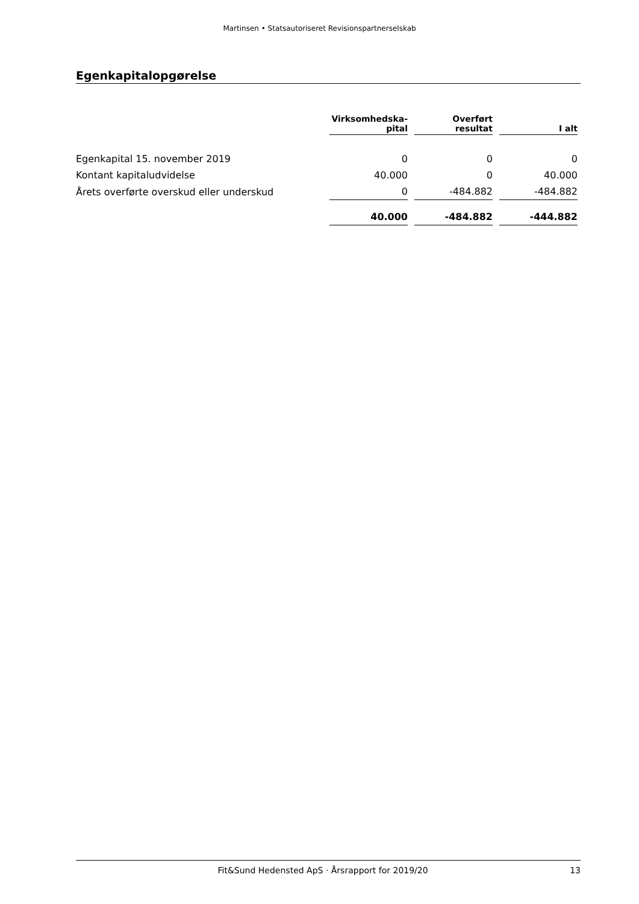Martinsen • Statsautoriseret Revisionspartnerselskab
Egenkapitalopgørelse
| | Virksomhedska- pital | Overført resultat | I alt |
| --- | --- | --- | --- |
| Egenkapital 15. november 2019 | 0 | 0 | 0 |
| Kontant kapitaludvidelse | 40.000 | 0 | 40.000 |
| Årets overførte overskud eller underskud | 0 | -484.882 | -484.882 |
| | 40.000 | -484.882 | -444.882 |
Fit&Sund Hedensted ApS · Årsrapport for 2019/20 13